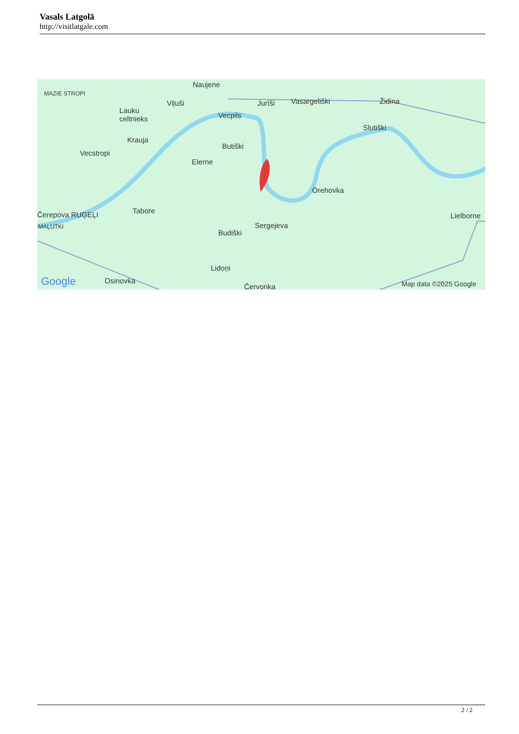Vasals Latgolā
http://visitlatgale.com
Naujene
MAZIE STROPI
Viļuši Jurīši Vasargeliški Židina
Lauku
celtnieks Vecpils
Slutiški
Krauja
Butiški
Vecstropi
Elerne
Orehovka
Čerepova RUĢEĻI Tabore
Lielborne
MAĻUTKI Sergejeva
Budiški
Lidoņi
Google Osinovka
Červonka Map data ©2025 Google
2 / 2